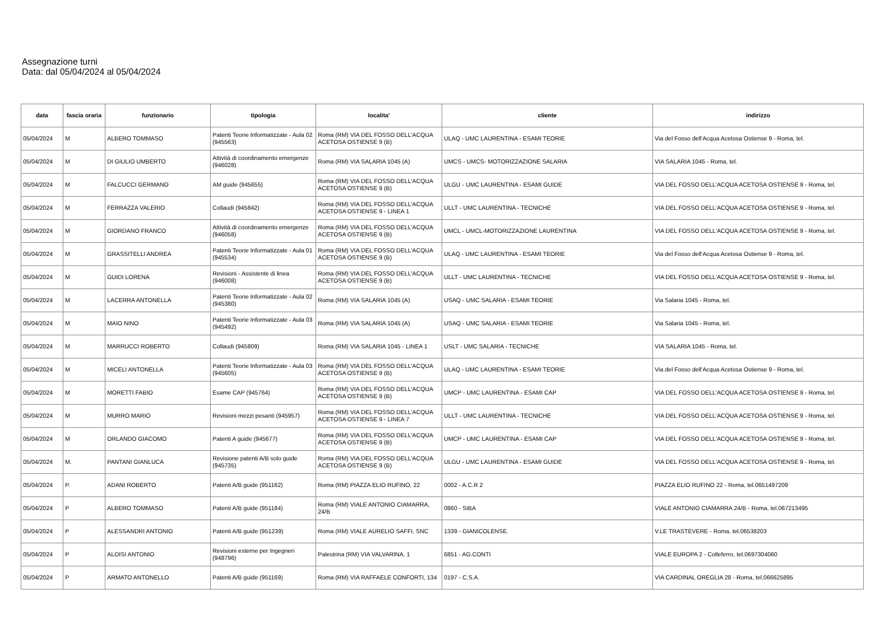Assegnazione turni
Data: dal 05/04/2024 al 05/04/2024
| data | fascia oraria | funzionario | tipologia | localita' | cliente | indirizzo |
| --- | --- | --- | --- | --- | --- | --- |
| 05/04/2024 | M | ALBERO TOMMASO | Patenti Teorie Informatizzate - Aula 02 (945563) | Roma (RM) VIA DEL FOSSO DELL'ACQUA ACETOSA OSTIENSE 9 (B) | ULAQ - UMC LAURENTINA - ESAMI TEORIE | Via del Fosso dell'Acqua Acetosa Ostiense 9 - Roma, tel. |
| 05/04/2024 | M | DI GIULIO UMBERTO | Attività di coordinamento emergenze (946028) | Roma (RM) VIA SALARIA 1045 (A) | UMCS - UMCS- MOTORIZZAZIONE SALARIA | VIA SALARIA 1045 - Roma, tel. |
| 05/04/2024 | M | FALCUCCI GERMANO | AM guide (945655) | Roma (RM) VIA DEL FOSSO DELL'ACQUA ACETOSA OSTIENSE 9 (B) | ULGU - UMC LAURENTINA - ESAMI GUIDE | VIA DEL FOSSO DELL'ACQUA ACETOSA OSTIENSE 9 - Roma, tel. |
| 05/04/2024 | M | FERRAZZA VALERIO | Collaudi (945842) | Roma (RM) VIA DEL FOSSO DELL'ACQUA ACETOSA OSTIENSE 9 - LINEA 1 | ULLT - UMC LAURENTINA - TECNICHE | VIA DEL FOSSO DELL'ACQUA ACETOSA OSTIENSE 9 - Roma, tel. |
| 05/04/2024 | M | GIORDANO FRANCO | Attività di coordinamento emergenze (946058) | Roma (RM) VIA DEL FOSSO DELL'ACQUA ACETOSA OSTIENSE 9 (B) | UMCL - UMCL-MOTORIZZAZIONE LAURENTINA | VIA DEL FOSSO DELL'ACQUA ACETOSA OSTIENSE 9 - Roma, tel. |
| 05/04/2024 | M | GRASSITELLI ANDREA | Patenti Teorie Informatizzate - Aula 01 (945534) | Roma (RM) VIA DEL FOSSO DELL'ACQUA ACETOSA OSTIENSE 9 (B) | ULAQ - UMC LAURENTINA - ESAMI TEORIE | Via del Fosso dell'Acqua Acetosa Ostiense 9 - Roma, tel. |
| 05/04/2024 | M | GUIDI LORENA | Revisioni - Assistente di linea (946008) | Roma (RM) VIA DEL FOSSO DELL'ACQUA ACETOSA OSTIENSE 9 (B) | ULLT - UMC LAURENTINA - TECNICHE | VIA DEL FOSSO DELL'ACQUA ACETOSA OSTIENSE 9 - Roma, tel. |
| 05/04/2024 | M | LACERRA ANTONELLA | Patenti Teorie Informatizzate - Aula 02 (945380) | Roma (RM) VIA SALARIA 1045 (A) | USAQ - UMC SALARIA - ESAMI TEORIE | Via Salaria 1045 - Roma, tel. |
| 05/04/2024 | M | MAIO NINO | Patenti Teorie Informatizzate - Aula 03 (945492) | Roma (RM) VIA SALARIA 1045 (A) | USAQ - UMC SALARIA - ESAMI TEORIE | Via Salaria 1045 - Roma, tel. |
| 05/04/2024 | M | MARRUCCI ROBERTO | Collaudi (945809) | Roma (RM) VIA SALARIA 1045 - LINEA 1 | USLT - UMC SALARIA - TECNICHE | VIA SALARIA 1045 - Roma, tel. |
| 05/04/2024 | M | MICELI ANTONELLA | Patenti Teorie Informatizzate - Aula 03 (945605) | Roma (RM) VIA DEL FOSSO DELL'ACQUA ACETOSA OSTIENSE 9 (B) | ULAQ - UMC LAURENTINA - ESAMI TEORIE | Via del Fosso dell'Acqua Acetosa Ostiense 9 - Roma, tel. |
| 05/04/2024 | M | MORETTI FABIO | Esame CAP (945764) | Roma (RM) VIA DEL FOSSO DELL'ACQUA ACETOSA OSTIENSE 9 (B) | UMCP - UMC LAURENTINA - ESAMI CAP | VIA DEL FOSSO DELL'ACQUA ACETOSA OSTIENSE 9 - Roma, tel. |
| 05/04/2024 | M | MURRO MARIO | Revisioni mezzi pesanti (945957) | Roma (RM) VIA DEL FOSSO DELL'ACQUA ACETOSA OSTIENSE 9 - LINEA 7 | ULLT - UMC LAURENTINA - TECNICHE | VIA DEL FOSSO DELL'ACQUA ACETOSA OSTIENSE 9 - Roma, tel. |
| 05/04/2024 | M | ORLANDO GIACOMO | Patenti A guide (945677) | Roma (RM) VIA DEL FOSSO DELL'ACQUA ACETOSA OSTIENSE 9 (B) | UMCP - UMC LAURENTINA - ESAMI CAP | VIA DEL FOSSO DELL'ACQUA ACETOSA OSTIENSE 9 - Roma, tel. |
| 05/04/2024 | M. | PANTANI GIANLUCA | Revisione patenti A/B solo guide (945735) | Roma (RM) VIA DEL FOSSO DELL'ACQUA ACETOSA OSTIENSE 9 (B) | ULGU - UMC LAURENTINA - ESAMI GUIDE | VIA DEL FOSSO DELL'ACQUA ACETOSA OSTIENSE 9 - Roma, tel. |
| 05/04/2024 | P. | ADANI ROBERTO | Patenti A/B guide (951162) | Roma (RM) PIAZZA ELIO RUFINO, 22 | 0002 - A.C.R 2 | PIAZZA ELIO RUFINO 22 - Roma, tel.0651497209 |
| 05/04/2024 | P | ALBERO TOMMASO | Patenti A/B guide (951184) | Roma (RM) VIALE ANTONIO CIAMARRA, 24/B | 0860 - SIBA | VIALE ANTONIO CIAMARRA 24/B - Roma, tel.067213495 |
| 05/04/2024 | P | ALESSANDRI ANTONIO | Patenti A/B guide (951239) | Roma (RM) VIALE AURELIO SAFFI, SNC | 1339 - GIANICOLENSE. | V.LE TRASTEVERE - Roma, tel.06538203 |
| 05/04/2024 | P | ALOISI ANTONIO | Revisioni esterne per Ingegneri (948796) | Palestrina (RM) VIA VALVARINA, 1 | 6851 - AG.CONTI | VIALE EUROPA 2 - Colleferro, tel.0697304060 |
| 05/04/2024 | P | ARMATO ANTONELLO | Patenti A/B guide (951169) | Roma (RM) VIA RAFFAELE CONFORTI, 134 | 0197 - C.S.A. | VIA CARDINAL OREGLIA 28 - Roma, tel.066625895 |